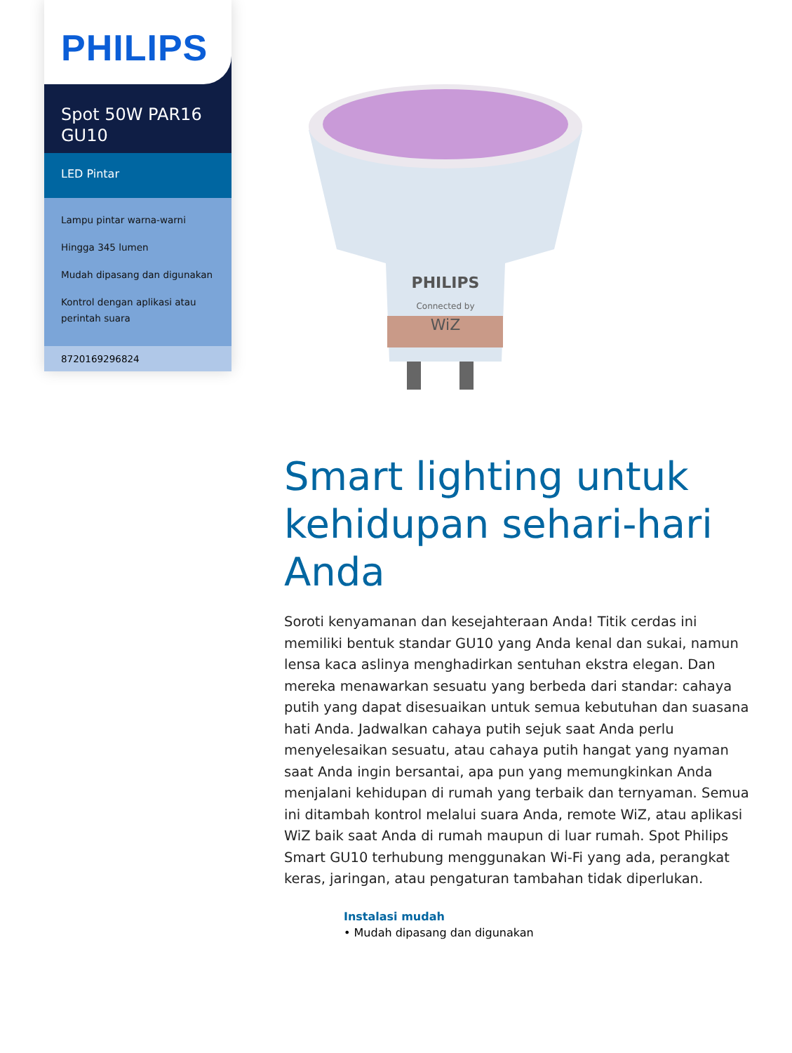PHILIPS
Spot 50W PAR16 GU10
LED Pintar
Lampu pintar warna-warni
Hingga 345 lumen
Mudah dipasang dan digunakan
Kontrol dengan aplikasi atau perintah suara
8720169296824
PHILIPS
Connected by
WiZ
Smart lighting untuk kehidupan sehari-hari Anda
Soroti kenyamanan dan kesejahteraan Anda! Titik cerdas ini memiliki bentuk standar GU10 yang Anda kenal dan sukai, namun lensa kaca aslinya menghadirkan sentuhan ekstra elegan. Dan mereka menawarkan sesuatu yang berbeda dari standar: cahaya putih yang dapat disesuaikan untuk semua kebutuhan dan suasana hati Anda. Jadwalkan cahaya putih sejuk saat Anda perlu menyelesaikan sesuatu, atau cahaya putih hangat yang nyaman saat Anda ingin bersantai, apa pun yang memungkinkan Anda menjalani kehidupan di rumah yang terbaik dan ternyaman. Semua ini ditambah kontrol melalui suara Anda, remote WiZ, atau aplikasi WiZ baik saat Anda di rumah maupun di luar rumah. Spot Philips Smart GU10 terhubung menggunakan Wi-Fi yang ada, perangkat keras, jaringan, atau pengaturan tambahan tidak diperlukan.
Instalasi mudah
• Mudah dipasang dan digunakan